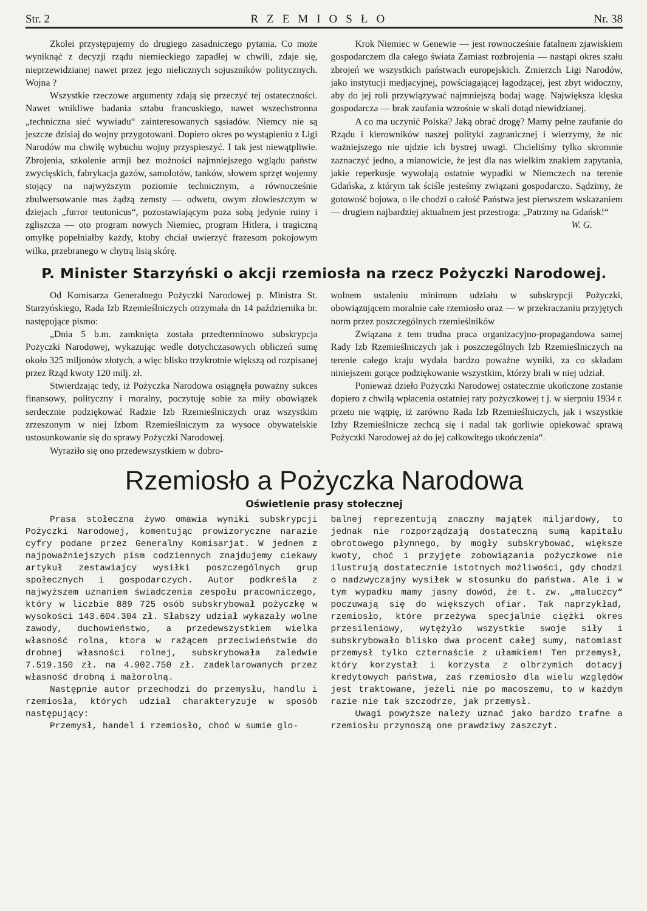Str. 2 RZEMIOSŁO Nr. 38
Zkolei przystępujemy do drugiego zasadniczego pytania. Co może wyniknąć z decyzji rządu niemieckiego zapadłej w chwili, zdaje się, nieprzewidzianej nawet przez jego nielicznych sojuszników politycznych. Wojna ?
Wszystkie rzeczowe argumenty zdają się przeczyć tej ostateczności. Nawet wnikliwe badania sztabu francuskiego, nawet wszechstronna „techniczna sieć wywiadu“ zainteresowanych sąsiadów. Niemcy nie są jeszcze dzisiaj do wojny przygotowani. Dopiero okres po wystąpieniu z Ligi Narodów ma chwilę wybuchu wojny przyspieszyć. I tak jest niewątpliwie. Zbrojenia, szkolenie armji bez możności najmniejszego wglądu państw zwycięskich, fabrykacja gazów, samolotów, tanków, słowem sprzęt wojenny stojący na najwyższym poziomie technicznym, a równocześnie zbulwersowanie mas żądzą zemsty — odwetu, owym złowieszczym w dziejach „furror teutonicus“, pozostawiającym poza sobą jedynie ruiny i zgliszcza — oto program nowych Niemiec, program Hitlera, i tragiczną omyłkę popełniałby każdy, ktoby chciał uwierzyć frazesom pokojowym wilka, przebranego w chytrą lisią skórę.
Krok Niemiec w Genewie — jest rownocześnie fatalnem zjawiskiem gospodarczem dla całego świata Zamiast rozbrojenia — nastąpi okres szału zbrojeń we wszystkich państwach europejskich. Zmierzch Ligi Narodów, jako instytucji medjacyjnej, powściagającej łagodzącej, jest zbyt widoczny, aby do jej roli przywiązywać najmniejszą bodaj wagę. Największa klęska gospodarcza — brak zaufania wzrośnie w skali dotąd niewidzianej.
A co ma uczynić Polska? Jaką obrać drogę? Mamy pełne zaufanie do Rządu i kierowników naszej polityki zagranicznej i wierzymy, że nic ważniejszego nie ujdzie ich bystrej uwagi. Chcieliśmy tylko skromnie zaznaczyć jedno, a mianowicie, że jest dla nas wielkim znakiem zapytania, jakie reperkusje wywołają ostatnie wypadki w Niemczech na terenie Gdańska, z którym tak ściśle jesteśmy związani gospodarczo. Sądzimy, że gotowość bojowa, o ile chodzi o całość Państwa jest pierwszem wskazaniem — drugiem najbardziej aktualnem jest przestroga: „Patrzmy na Gdańsk!“
W. G.
P. Minister Starzyński o akcji rzemiosła na rzecz Pożyczki Narodowej.
Od Komisarza Generalnego Pożyczki Narodowej p. Ministra St. Starzyńskiego, Rada Izb Rzemieślniczych otrzymała dn 14 października br. następujące pismo:
„Dnia 5 b.m. zamknięta została przedterminowo subskrypcja Pożyczki Narodowej, wykazując wedle dotychczasowych obliczeń sumę około 325 miljonów złotych, a więc blisko trzykrotnie większą od rozpisanej przez Rząd kwoty 120 milj. zł.
Stwierdzając tedy, iż Pożyczka Narodowa osiągnęła poważny sukces finansowy, polityczny i moralny, poczytuję sobie za miły obowiązek serdecznie podziękować Radzie Izb Rzemieślniczych oraz wszystkim zrzeszonym w niej Izbom Rzemieślniczym za wysoce obywatelskie ustosunkowanie się do sprawy Pożyczki Narodowej.
Wyraziło się ono przedewszystkiem w dobro-
wolnem ustaleniu minimum udziału w subskrypcji Pożyczki, obowiązującem moralnie całe rzemiosło oraz — w przekraczaniu przyjętych norm przez poszczególnych rzemieślników
Związana z tem trudna praca organizacyjno-propagandowa samej Rady Izb Rzemieślniczych jak i poszczególnych Izb Rzemieślniczych na terenie całego kraju wydała bardzo poważne wyniki, za co składam niniejszem gorące podziękowanie wszystkim, którzy brali w niej udział.
Ponieważ dzieło Pożyczki Narodowej ostatecznie ukończone zostanie dopiero z chwilą wpłacenia ostatniej raty pożyczkowej t j. w sierpniu 1934 r. przeto nie wątpię, iż zarówno Rada Izb Rzemieślniczych, jak i wszystkie Izby Rzemieślnicze zechcą się i nadal tak gorliwie opiekować sprawą Pożyczki Narodowej aż do jej całkowitego ukończenia“.
Rzemiosło a Pożyczka Narodowa
Oświetlenie prasy stołecznej
Prasa stołeczna żywo omawia wyniki subskrypcji Pożyczki Narodowej, komentując prowizoryczne narazie cyfry podane przez Generalny Komisarjat. W jednem z najpoważniejszych pism codziennych znajdujemy ciekawy artykuł zestawiajcy wysiłki poszczególnych grup społecznych i gospodarczych. Autor podkreśla z najwyższem uznaniem świadczenia zespołu pracowniczego, który w liczbie 889 725 osób subskrybował pożyczkę w wysokości 143.604.304 zł. Słabszy udział wykazały wolne zawody, duchowieństwo, a przedewszystkiem wielka własność rolna, ktora w rażącem przeciwieństwie do drobnej własności rolnej, subskrybowała zaledwie 7.519.150 zł. na 4.902.750 zł. zadeklarowanych przez własność drobną i małorolną.
Następnie autor przechodzi do przemysłu, handlu i rzemiosła, których udział charakteryzuje w sposób następujący:
Przemysł, handel i rzemiosło, choć w sumie glo-
balnej reprezentują znaczny majątek miljardowy, to jednak nie rozporządzają dostateczną sumą kapitału obrotowego płynnego, by mogły subskrybować, większe kwoty, choć i przyjęte zobowiązania pożyczkowe nie ilustrują dostatecznie istotnych możliwości, gdy chodzi o nadzwyczajny wysiłek w stosunku do państwa. Ale i w tym wypadku mamy jasny dowód, że t. zw. „maluczcy“ poczuwają się do większych ofiar. Tak naprzykład, rzemiosło, które przeżywa specjalnie ciężki okres przesileniowy, wytężyło wszystkie swoje siły i subskrybowało blisko dwa procent całej sumy, natomiast przemysł tylko czternaście z ułamkiem! Ten przemysł, który korzystał i korzysta z olbrzymich dotacyj kredytowych państwa, zaś rzemiosło dla wielu względów jest traktowane, jeżeli nie po macoszemu, to w każdym razie nie tak szczodrze, jak przemysł.
Uwagi powyższe należy uznać jako bardzo trafne a rzemiosłu przynoszą one prawdziwy zaszczyt.